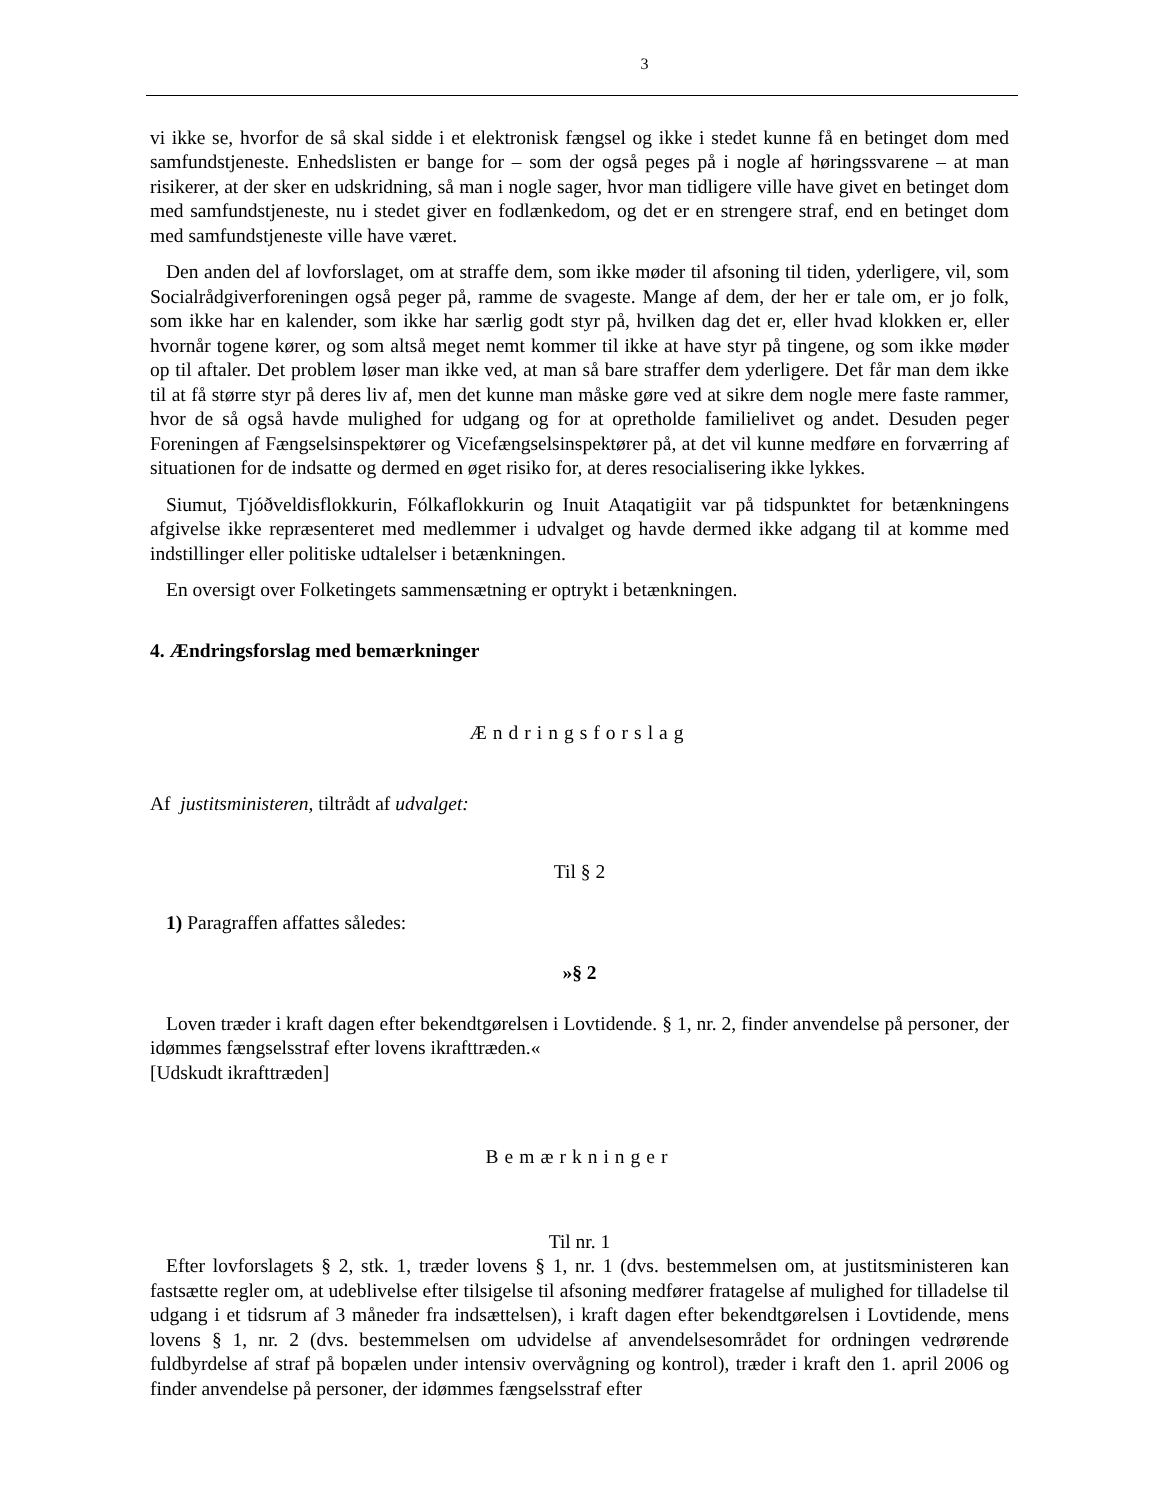3
vi ikke se, hvorfor de så skal sidde i et elektronisk fængsel og ikke i stedet kunne få en betinget dom med samfundstjeneste. Enhedslisten er bange for – som der også peges på i nogle af høringssvarene – at man risikerer, at der sker en udskridning, så man i nogle sager, hvor man tidligere ville have givet en betinget dom med samfundstjeneste, nu i stedet giver en fodlænkedom, og det er en strengere straf, end en betinget dom med samfundstjeneste ville have været.
Den anden del af lovforslaget, om at straffe dem, som ikke møder til afsoning til tiden, yderligere, vil, som Socialrådgiverforeningen også peger på, ramme de svageste. Mange af dem, der her er tale om, er jo folk, som ikke har en kalender, som ikke har særlig godt styr på, hvilken dag det er, eller hvad klokken er, eller hvornår togene kører, og som altså meget nemt kommer til ikke at have styr på tingene, og som ikke møder op til aftaler. Det problem løser man ikke ved, at man så bare straffer dem yderligere. Det får man dem ikke til at få større styr på deres liv af, men det kunne man måske gøre ved at sikre dem nogle mere faste rammer, hvor de så også havde mulighed for udgang og for at opretholde familielivet og andet. Desuden peger Foreningen af Fængselsinspektører og Vicefængselsinspektører på, at det vil kunne medføre en forværring af situationen for de indsatte og dermed en øget risiko for, at deres resocialisering ikke lykkes.
Siumut, Tjóðveldisflokkurin, Fólkaflokkurin og Inuit Ataqatigiit var på tidspunktet for betænkningens afgivelse ikke repræsenteret med medlemmer i udvalget og havde dermed ikke adgang til at komme med indstillinger eller politiske udtalelser i betænkningen.
En oversigt over Folketingets sammensætning er optrykt i betænkningen.
4. Ændringsforslag med bemærkninger
Ændringsforslag
Af justitsministeren, tiltrådt af udvalget:
Til § 2
1) Paragraffen affattes således:
»§ 2
Loven træder i kraft dagen efter bekendtgørelsen i Lovtidende. § 1, nr. 2, finder anvendelse på personer, der idømmes fængselsstraf efter lovens ikrafttræden.«
[Udskudt ikrafttræden]
Bemærkninger
Til nr. 1
Efter lovforslagets § 2, stk. 1, træder lovens § 1, nr. 1 (dvs. bestemmelsen om, at justitsministeren kan fastsætte regler om, at udeblivelse efter tilsigelse til afsoning medfører fratagelse af mulighed for tilladelse til udgang i et tidsrum af 3 måneder fra indsættelsen), i kraft dagen efter bekendtgørelsen i Lovtidende, mens lovens § 1, nr. 2 (dvs. bestemmelsen om udvidelse af anvendelsesområdet for ordningen vedrørende fuldbyrdelse af straf på bopælen under intensiv overvågning og kontrol), træder i kraft den 1. april 2006 og finder anvendelse på personer, der idømmes fængselsstraf efter